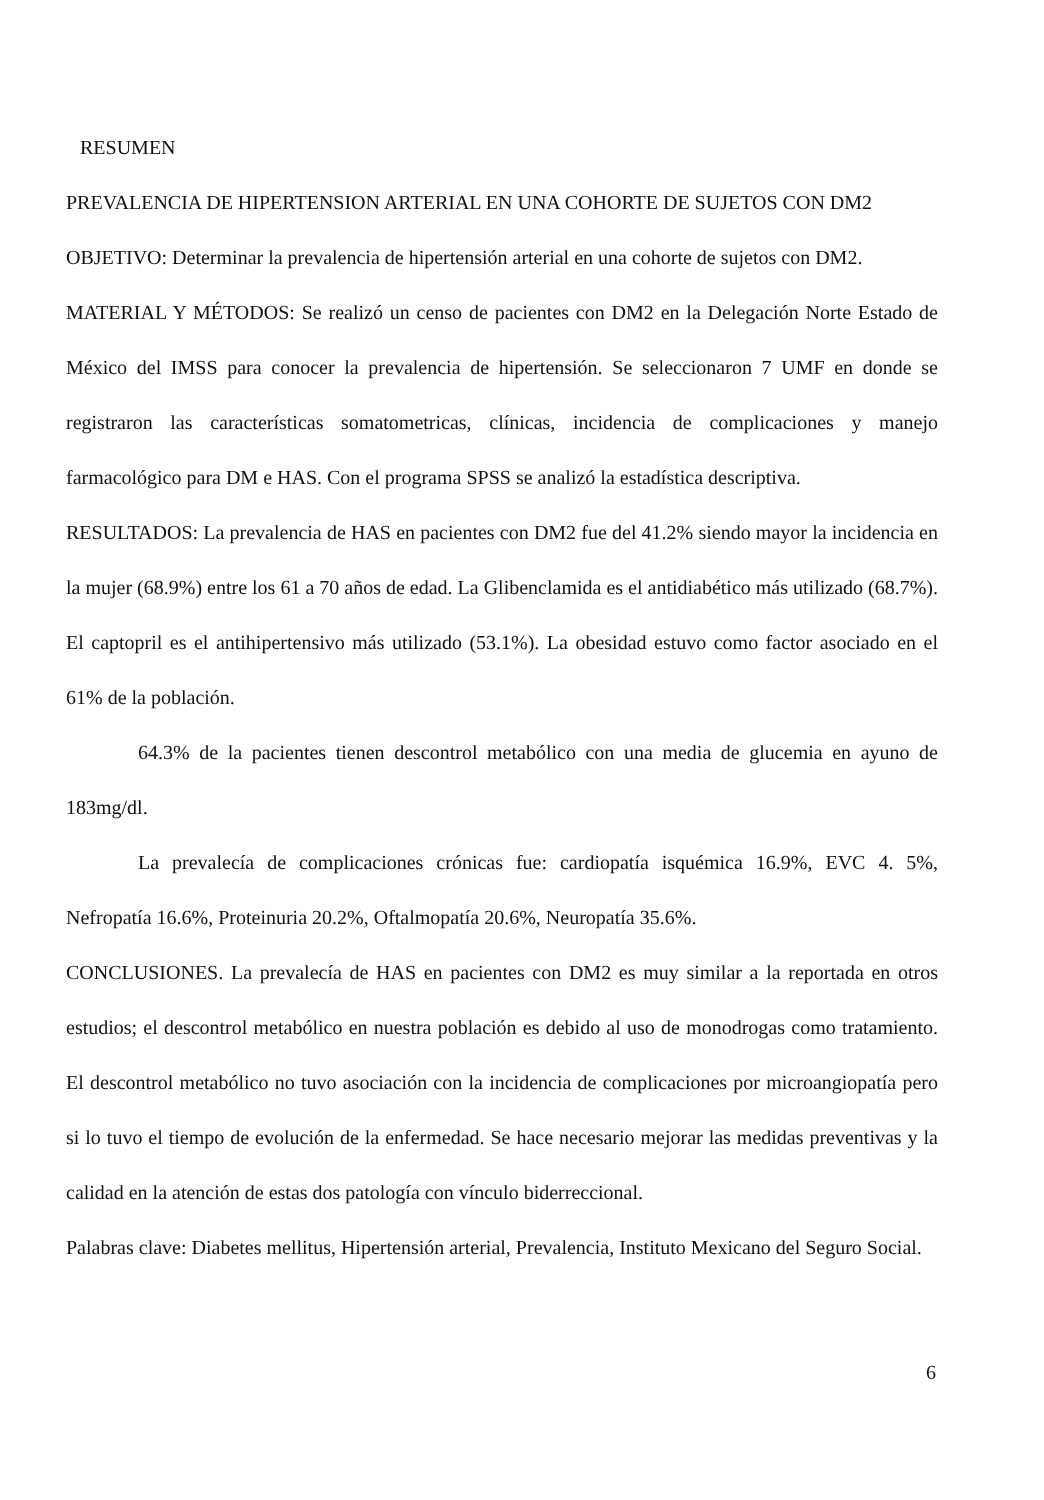RESUMEN
PREVALENCIA DE HIPERTENSION ARTERIAL EN UNA COHORTE DE SUJETOS CON DM2
OBJETIVO: Determinar la prevalencia de hipertensión arterial en una cohorte de sujetos con DM2.
MATERIAL Y MÉTODOS: Se realizó un censo de pacientes con DM2 en la Delegación Norte Estado de México del IMSS para conocer la prevalencia de hipertensión. Se seleccionaron 7 UMF en donde se registraron las características somatometricas, clínicas, incidencia de complicaciones y manejo farmacológico para DM e HAS. Con el programa SPSS se analizó la estadística descriptiva.
RESULTADOS: La prevalencia de HAS en pacientes con DM2 fue del 41.2% siendo mayor la incidencia en la mujer (68.9%) entre los 61 a 70 años de edad. La Glibenclamida es el antidiabético más utilizado (68.7%). El captopril es el antihipertensivo más utilizado (53.1%). La obesidad estuvo como factor asociado en el 61% de la población.
64.3% de la pacientes tienen descontrol metabólico con una media de glucemia en ayuno de 183mg/dl.
La prevalecía de complicaciones crónicas fue: cardiopatía isquémica 16.9%, EVC 4. 5%, Nefropatía 16.6%, Proteinuria 20.2%, Oftalmopatía 20.6%, Neuropatía 35.6%.
CONCLUSIONES. La prevalecía de HAS en pacientes con DM2 es muy similar a la reportada en otros estudios; el descontrol metabólico en nuestra población es debido al uso de monodrogas como tratamiento. El descontrol metabólico no tuvo asociación con la incidencia de complicaciones por microangiopatía pero si lo tuvo el tiempo de evolución de la enfermedad. Se hace necesario mejorar las medidas preventivas y la calidad en la atención de estas dos patología con vínculo biderreccional.
Palabras clave: Diabetes mellitus, Hipertensión arterial, Prevalencia, Instituto Mexicano del Seguro Social.
6